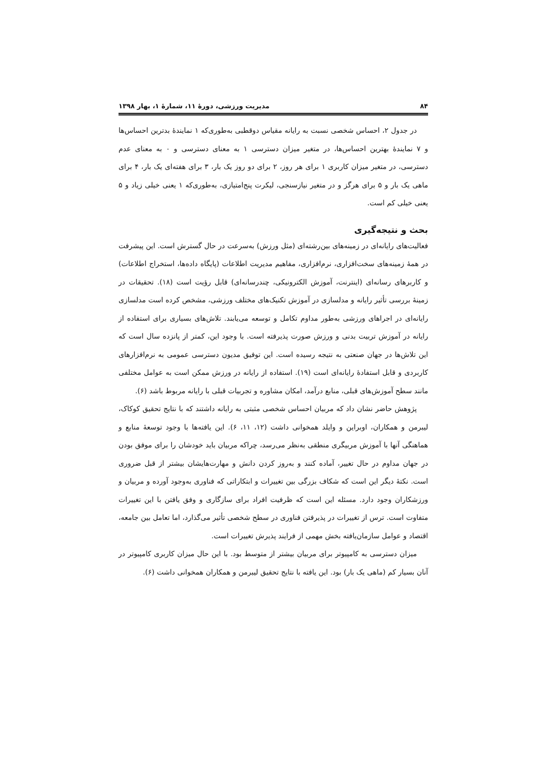۸۴ مدیریت ورزشی، دورۀ ۱۱، شمارۀ ۱، بهار ۱۳۹۸
در جدول ۲، احساس شخصی نسبت به رایانه مقیاس دوقطبی به‌طوری‌که ۱ نمایندۀ بدترین احساس‌ها و ۷ نمایندۀ بهترین احساس‌ها، در متغیر میزان دسترسی ۱ به معنای دسترسی و ۰ به معنای عدم دسترسی، در متغیر میزان کاربری ۱ برای هر روز، ۲ برای دو روز یک بار، ۳ برای هفته‌ای یک بار، ۴ برای ماهی یک بار و ۵ برای هرگز و در متغیر نیازسنجی، لیکرت پنج‌امتیازی، به‌طوری‌که ۱ یعنی خیلی زیاد و ۵ یعنی خیلی کم است.
بحث و نتیجه‌گیری
فعالیت‌های رایانه‌ای در زمینه‌های بین‌رشته‌ای (مثل ورزش) به‌سرعت در حال گسترش است. این پیشرفت در همۀ زمینه‌های سخت‌افزاری، نرم‌افزاری، مفاهیم مدیریت اطلاعات (پایگاه داده‌ها، استخراج اطلاعات) و کاربرهای رسانه‌ای (اینترنت، آموزش الکترونیکی، چندرسانه‌ای) قابل رؤیت است (۱۸). تحقیقات در زمینۀ بررسی تأثیر رایانه و مدلسازی در آموزش تکنیک‌های مختلف ورزشی، مشخص کرده است مدلسازی رایانه‌ای در اجراهای ورزشی به‌طور مداوم تکامل و توسعه می‌یابند. تلاش‌های بسیاری برای استفاده از رایانه در آموزش تربیت بدنی و ورزش صورت پذیرفته است. با وجود این، کمتر از پانزده سال است که این تلاش‌ها در جهان صنعتی به نتیجه رسیده است. این توفیق مدیون دسترسی عمومی به نرم‌افزارهای کاربردی و قابل استفادۀ رایانه‌ای است (۱۹). استفاده از رایانه در ورزش ممکن است به عوامل مختلفی مانند سطح آموزش‌های قبلی، منابع درآمد، امکان مشاوره و تجربیات قبلی با رایانه مربوط باشد (۶).
پژوهش حاضر نشان داد که مربیان احساس شخصی مثبتی به رایانه داشتند که با نتایج تحقیق کوکاک، لیبرمن و همکاران، اوبراین و وایلد همخوانی داشت (۱۲، ۱۱، ۶). این یافته‌ها با وجود توسعۀ منابع و هماهنگی آنها با آموزش مربیگری منطقی به‌نظر می‌رسد، چراکه مربیان باید خودشان را برای موفق بودن در جهان مداوم در حال تغییر، آماده کنند و به‌روز کردن دانش و مهارت‌هایشان بیشتر از قبل ضروری است. نکتۀ دیگر این است که شکاف بزرگی بین تغییرات و ابتکاراتی که فناوری به‌وجود آورده و مربیان و ورزشکاران وجود دارد. مسئله این است که ظرفیت افراد برای سازگاری و وفق یافتن با این تغییرات متفاوت است. ترس از تغییرات در پذیرفتن فناوری در سطح شخصی تأثیر می‌گذارد، اما تعامل بین جامعه، اقتصاد و عوامل سازمان‌یافته بخش مهمی از فرایند پذیرش تغییرات است.
میزان دسترسی به کامپیوتر برای مربیان بیشتر از متوسط بود. با این حال میزان کاربری کامپیوتر در آنان بسیار کم (ماهی یک بار) بود. این یافته با نتایج تحقیق لیبرمن و همکاران همخوانی داشت (۶).